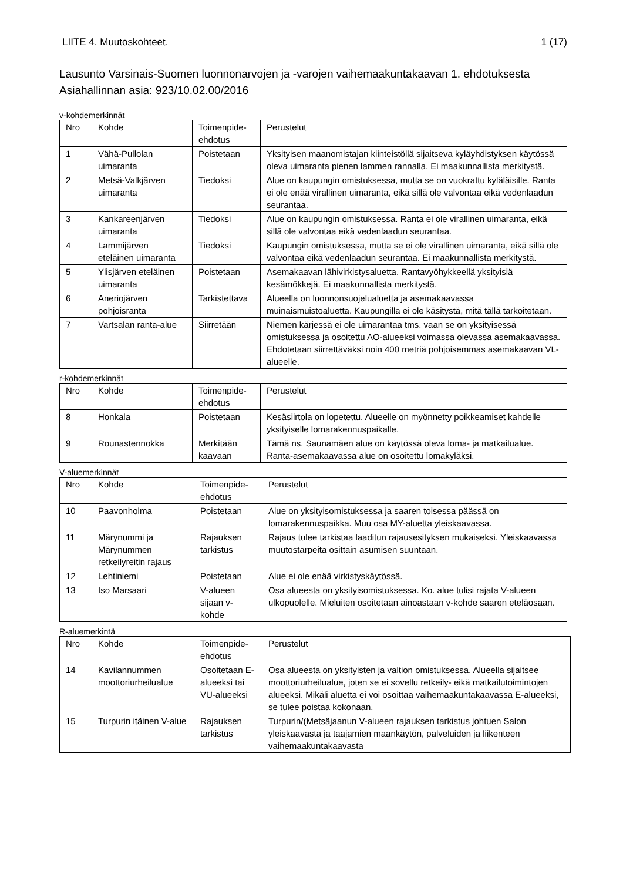LIITE 4. Muutoskohteet. 1 (17)
Lausunto Varsinais-Suomen luonnonarvojen ja -varojen vaihemaakuntakaavan 1. ehdotuksesta
Asiahallinnan asia: 923/10.02.00/2016
v-kohdemerkinnät
| Nro | Kohde | Toimenpide-ehdotus | Perustelut |
| --- | --- | --- | --- |
| 1 | Vähä-Pullolan uimaranta | Poistetaan | Yksityisen maanomistajan kiinteistöllä sijaitseva kyläyhdistyksen käytössä oleva uimaranta pienen lammen rannalla. Ei maakunnallista merkitystä. |
| 2 | Metsä-Valkjärven uimaranta | Tiedoksi | Alue on kaupungin omistuksessa, mutta se on vuokrattu kyläläisille. Ranta ei ole enää virallinen uimaranta, eikä sillä ole valvontaa eikä vedenlaadun seurantaa. |
| 3 | Kankareenjärven uimaranta | Tiedoksi | Alue on kaupungin omistuksessa. Ranta ei ole virallinen uimaranta, eikä sillä ole valvontaa eikä vedenlaadun seurantaa. |
| 4 | Lammijärven eteläinen uimaranta | Tiedoksi | Kaupungin omistuksessa, mutta se ei ole virallinen uimaranta, eikä sillä ole valvontaa eikä vedenlaadun seurantaa. Ei maakunnallista merkitystä. |
| 5 | Ylisjärven eteläinen uimaranta | Poistetaan | Asemakaavan lähivirkistysaluetta. Rantavyöhykkeellä yksityisiä kesämökkejä. Ei maakunnallista merkitystä. |
| 6 | Aneriojärven pohjoisranta | Tarkistettava | Alueella on luonnonsuojelualuetta ja asemakaavassa muinaismuistoaluetta. Kaupungilla ei ole käsitystä, mitä tällä tarkoitetaan. |
| 7 | Vartsalan ranta-alue | Siirretään | Niemen kärjessä ei ole uimarantaa tms. vaan se on yksityisessä omistuksessa ja osoitettu AO-alueeksi voimassa olevassa asemakaavassa. Ehdotetaan siirrettäväksi noin 400 metriä pohjoisemmas asemakaavan VL-alueelle. |
r-kohdemerkinnät
| Nro | Kohde | Toimenpide-ehdotus | Perustelut |
| --- | --- | --- | --- |
| 8 | Honkala | Poistetaan | Kesäsiirtola on lopetettu. Alueelle on myönnetty poikkeamiset kahdelle yksityiselle lomarakennuspaikalle. |
| 9 | Rounastennokka | Merkitään kaavaan | Tämä ns. Saunamäen alue on käytössä oleva loma- ja matkailualue. Ranta-asemakaavassa alue on osoitettu lomakyläksi. |
V-aluemerkinnät
| Nro | Kohde | Toimenpide-ehdotus | Perustelut |
| --- | --- | --- | --- |
| 10 | Paavonholma | Poistetaan | Alue on yksityisomistuksessa ja saaren toisessa päässä on lomarakennuspaikka. Muu osa MY-aluetta yleiskaavassa. |
| 11 | Märynummi ja Märynummen retkeilyreitin rajaus | Rajauksen tarkistus | Rajaus tulee tarkistaa laaditun rajausesityksen mukaiseksi. Yleiskaavassa muutostarpeita osittain asumisen suuntaan. |
| 12 | Lehtiniemi | Poistetaan | Alue ei ole enää virkistyskäytössä. |
| 13 | Iso Marsaari | V-alueen sijaan v-kohde | Osa alueesta on yksityisomistuksessa. Ko. alue tulisi rajata V-alueen ulkopuolelle. Mieluiten osoitetaan ainoastaan v-kohde saaren eteläosaan. |
R-aluemerkintä
| Nro | Kohde | Toimenpide-ehdotus | Perustelut |
| --- | --- | --- | --- |
| 14 | Kavilannummen moottoriurheilualue | Osoitetaan E-alueeksi tai VU-alueeksi | Osa alueesta on yksityisten ja valtion omistuksessa. Alueella sijaitsee moottoriurheilualue, joten se ei sovellu retkeily- eikä matkailutoimintojen alueeksi. Mikäli aluetta ei voi osoittaa vaihemaakuntakaavassa E-alueeksi, se tulee poistaa kokonaan. |
| 15 | Turpurin itäinen V-alue | Rajauksen tarkistus | Turpurin/(Metsäjaanun V-alueen rajauksen tarkistus johtuen Salon yleiskaavasta ja taajamien maankäytön, palveluiden ja liikenteen vaihemaakuntakaavasta |